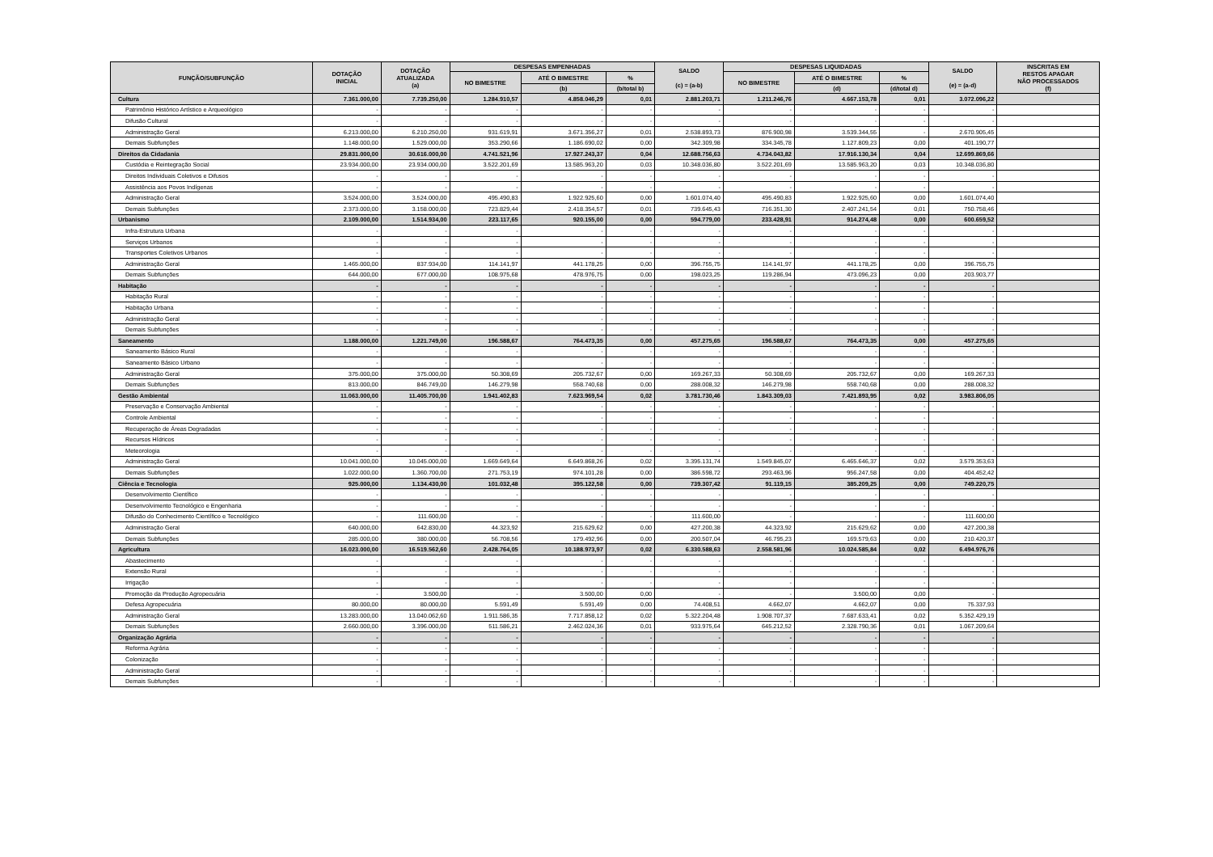| FUNÇÃO/SUBFUNÇÃO | DOTAÇÃO INICIAL | DOTAÇÃO ATUALIZADA (a) | DESPESAS EMPENHADAS | | | SALDO (c) = (a-b) | DESPESAS LIQUIDADAS | | | SALDO (e) = (a-d) | INSCRITAS EM RESTOS APAGAR NÃO PROCESSADOS (f) |
| --- | --- | --- | --- | --- | --- | --- | --- | --- | --- | --- | --- |
| | | | NO BIMESTRE | ATÉ O BIMESTRE | % | | NO BIMESTRE | ATÉ O BIMESTRE | % | | |
| | | | | (b) | (b/total b) | | | (d) | (d/total d) | | |
| Cultura | 7.361.000,00 | 7.739.250,00 | 1.284.910,57 | 4.858.046,29 | 0,01 | 2.881.203,71 | 1.211.246,76 | 4.667.153,78 | 0,01 | 3.072.096,22 | |
| Patrimônio Histórico Artístico e Arqueológico | - | - | - | - | - | - | - | - | - | - | |
| Difusão Cultural | - | - | - | - | - | - | - | - | - | - | |
| Administração Geral | 6.213.000,00 | 6.210.250,00 | 931.619,91 | 3.671.356,27 | 0,01 | 2.538.893,73 | 876.900,98 | 3.539.344,55 | - | 2.670.905,45 | |
| Demais Subfunções | 1.148.000,00 | 1.529.000,00 | 353.290,66 | 1.186.690,02 | 0,00 | 342.309,98 | 334.345,78 | 1.127.809,23 | 0,00 | 401.190,77 | |
| Direitos da Cidadania | 29.831.000,00 | 30.616.000,00 | 4.741.521,96 | 17.927.243,37 | 0,04 | 12.688.756,63 | 4.734.043,82 | 17.916.130,34 | 0,04 | 12.699.869,66 | |
| Custódia e Reintegração Social | 23.934.000,00 | 23.934.000,00 | 3.522.201,69 | 13.585.963,20 | 0,03 | 10.348.036,80 | 3.522.201,69 | 13.585.963,20 | 0,03 | 10.348.036,80 | |
| Direitos Individuais Coletivos e Difusos | - | - | - | - | - | - | - | - | - | - | |
| Assistência aos Povos Indígenas | - | - | - | - | - | - | - | - | - | - | |
| Administração Geral | 3.524.000,00 | 3.524.000,00 | 495.490,83 | 1.922.925,60 | 0,00 | 1.601.074,40 | 495.490,83 | 1.922.925,60 | 0,00 | 1.601.074,40 | |
| Demais Subfunções | 2.373.000,00 | 3.158.000,00 | 723.829,44 | 2.418.354,57 | 0,01 | 739.645,43 | 716.351,30 | 2.407.241,54 | 0,01 | 750.758,46 | |
| Urbanismo | 2.109.000,00 | 1.514.934,00 | 223.117,65 | 920.155,00 | 0,00 | 594.779,00 | 233.428,91 | 914.274,48 | 0,00 | 600.659,52 | |
| Infra-Estrutura Urbana | - | - | - | - | - | - | - | - | - | - | |
| Serviços Urbanos | - | - | - | - | - | - | - | - | - | - | |
| Transportes Coletivos Urbanos | - | - | - | - | - | - | - | - | - | - | |
| Administração Geral | 1.465.000,00 | 837.934,00 | 114.141,97 | 441.178,25 | 0,00 | 396.755,75 | 114.141,97 | 441.178,25 | 0,00 | 396.755,75 | |
| Demais Subfunções | 644.000,00 | 677.000,00 | 108.975,68 | 478.976,75 | 0,00 | 198.023,25 | 119.286,94 | 473.096,23 | 0,00 | 203.903,77 | |
| Habitação | - | - | - | - | - | - | - | - | - | - | |
| Habitação Rural | - | - | - | - | - | - | - | - | - | - | |
| Habitação Urbana | - | - | - | - | - | - | - | - | - | - | |
| Administração Geral | - | - | - | - | - | - | - | - | - | - | |
| Demais Subfunções | - | - | - | - | - | - | - | - | - | - | |
| Saneamento | 1.188.000,00 | 1.221.749,00 | 196.588,67 | 764.473,35 | 0,00 | 457.275,65 | 196.588,67 | 764.473,35 | 0,00 | 457.275,65 | |
| Saneamento Básico Rural | - | - | - | - | - | - | - | - | - | - | |
| Saneamento Básico Urbano | - | - | - | - | - | - | - | - | - | - | |
| Administração Geral | 375.000,00 | 375.000,00 | 50.308,69 | 205.732,67 | 0,00 | 169.267,33 | 50.308,69 | 205.732,67 | 0,00 | 169.267,33 | |
| Demais Subfunções | 813.000,00 | 846.749,00 | 146.279,98 | 558.740,68 | 0,00 | 288.008,32 | 146.279,98 | 558.740,68 | 0,00 | 288.008,32 | |
| Gestão Ambiental | 11.063.000,00 | 11.405.700,00 | 1.941.402,83 | 7.623.969,54 | 0,02 | 3.781.730,46 | 1.843.309,03 | 7.421.893,95 | 0,02 | 3.983.806,05 | |
| Preservação e Conservação Ambiental | - | - | - | - | - | - | - | - | - | - | |
| Controle Ambiental | - | - | - | - | - | - | - | - | - | - | |
| Recuperação de Áreas Degradadas | - | - | - | - | - | - | - | - | - | - | |
| Recursos Hídricos | - | - | - | - | - | - | - | - | - | - | |
| Meteorologia | - | - | - | - | - | - | - | - | - | - | |
| Administração Geral | 10.041.000,00 | 10.045.000,00 | 1.669.649,64 | 6.649.868,26 | 0,02 | 3.395.131,74 | 1.549.845,07 | 6.465.646,37 | 0,02 | 3.579.353,63 | |
| Demais Subfunções | 1.022.000,00 | 1.360.700,00 | 271.753,19 | 974.101,28 | 0,00 | 386.598,72 | 293.463,96 | 956.247,58 | 0,00 | 404.452,42 | |
| Ciência e Tecnologia | 925.000,00 | 1.134.430,00 | 101.032,48 | 395.122,58 | 0,00 | 739.307,42 | 91.119,15 | 385.209,25 | 0,00 | 749.220,75 | |
| Desenvolvimento Científico | - | - | - | - | - | - | - | - | - | - | |
| Desenvolvimento Tecnológico e Engenharia | - | - | - | - | - | - | - | - | - | - | |
| Difusão do Conhecimento Científico e Tecnológico | - | 111.600,00 | - | - | - | 111.600,00 | - | - | - | 111.600,00 | |
| Administração Geral | 640.000,00 | 642.830,00 | 44.323,92 | 215.629,62 | 0,00 | 427.200,38 | 44.323,92 | 215.629,62 | 0,00 | 427.200,38 | |
| Demais Subfunções | 285.000,00 | 380.000,00 | 56.708,56 | 179.492,96 | 0,00 | 200.507,04 | 46.795,23 | 169.579,63 | 0,00 | 210.420,37 | |
| Agricultura | 16.023.000,00 | 16.519.562,60 | 2.428.764,05 | 10.188.973,97 | 0,02 | 6.330.588,63 | 2.558.581,96 | 10.024.585,84 | 0,02 | 6.494.976,76 | |
| Abastecimento | - | - | - | - | - | - | - | - | - | - | |
| Extensão Rural | - | - | - | - | - | - | - | - | - | - | |
| Irrigação | - | - | - | - | - | - | - | - | - | - | |
| Promoção da Produção Agropecuária | - | 3.500,00 | - | 3.500,00 | 0,00 | - | - | 3.500,00 | 0,00 | - | |
| Defesa Agropecuária | 80.000,00 | 80.000,00 | 5.591,49 | 5.591,49 | 0,00 | 74.408,51 | 4.662,07 | 4.662,07 | 0,00 | 75.337,93 | |
| Administração Geral | 13.283.000,00 | 13.040.062,60 | 1.911.586,35 | 7.717.858,12 | 0,02 | 5.322.204,48 | 1.908.707,37 | 7.687.633,41 | 0,02 | 5.352.429,19 | |
| Demais Subfunções | 2.660.000,00 | 3.396.000,00 | 511.586,21 | 2.462.024,36 | 0,01 | 933.975,64 | 645.212,52 | 2.328.790,36 | 0,01 | 1.067.209,64 | |
| Organização Agrária | - | - | - | - | - | - | - | - | - | - | |
| Reforma Agrária | - | - | - | - | - | - | - | - | - | - | |
| Colonização | - | - | - | - | - | - | - | - | - | - | |
| Administração Geral | - | - | - | - | - | - | - | - | - | - | |
| Demais Subfunções | - | - | - | - | - | - | - | - | - | - | |